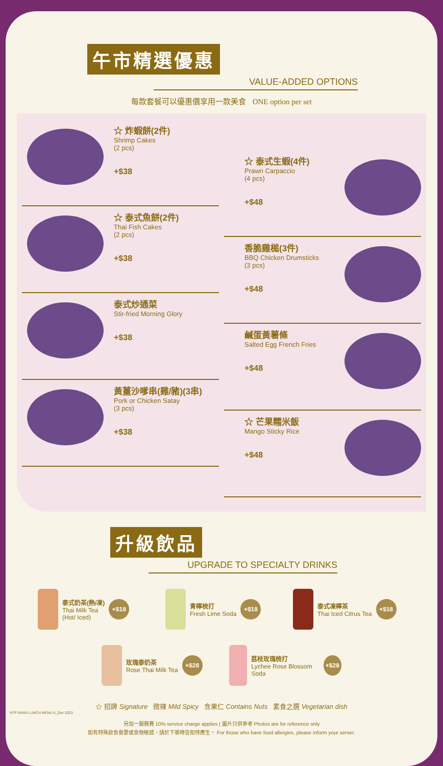午市精選優惠
VALUE-ADDED OPTIONS
每款套餐可以優惠價享用一款美食 ONE option per set
☆ 炸蝦餅(2件)
Shrimp Cakes
(2 pcs)
+$38
☆ 泰式魚餅(2件)
Thai Fish Cakes
(2 pcs)
+$38
泰式炒通菜
Stir-fried Morning Glory
+$38
黃薑沙嗲串(雞/豬)(3串)
Pork or Chicken Satay
(3 pcs)
+$38
☆ 泰式生蝦(4件)
Prawn Carpaccio
(4 pcs)
+$48
香脆雞槌(3件)
BBQ Chicken Drumsticks
(3 pcs)
+$48
鹹蛋黃薯條
Salted Egg French Fries
+$48
☆ 芒果糯米飯
Mango Sticky Rice
+$48
升級飲品
UPGRADE TO SPECIALTY DRINKS
泰式奶茶(熱/凍)
Thai Milk Tea
(Hot/ Iced)
+$18
青檸梳打
Fresh Lime Soda
+$18
泰式凍檸茶
Thai Iced Citrus Tea
+$18
玫瑰泰奶茶
Rose Thai Milk Tea
+$28
荔枝玫瑰梳打
Lychee Rose Blossom Soda
+$28
☆ 招牌 Signature 微辣 Mild Spicy 含果仁 Contains Nuts 素食之選 Vegetarian dish
NTP NARA LUNCH MENU A_Dec 2023
另加一服務費 10% service charge applies | 圖片只供參考 Photos are for reference only
如有特殊飲食需要或食物敏感，請於下單時告知侍應生。 For those who have food allergies, please inform your server.